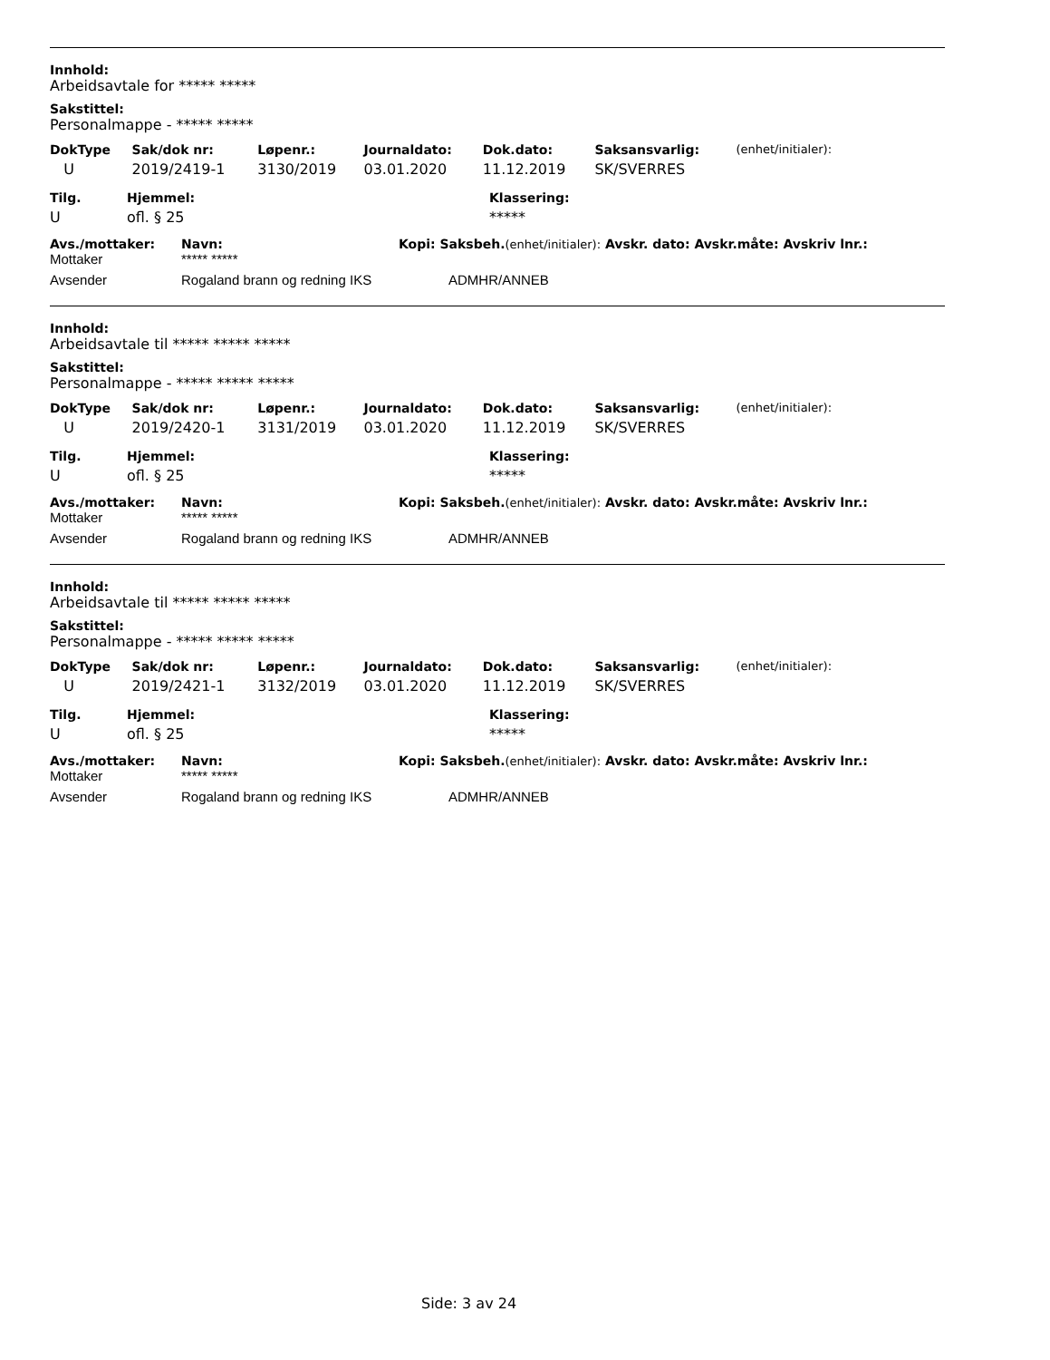Innhold:
Arbeidsavtale for ***** *****
Sakstittel:
Personalmappe - ***** *****
| DokType | Sak/dok nr: | Løpenr.: | Journaldato: | Dok.dato: | Saksansvarlig: | (enhet/initialer): |
| --- | --- | --- | --- | --- | --- | --- |
| U | 2019/2419-1 | 3130/2019 | 03.01.2020 | 11.12.2019 | SK/SVERRES | |
| Tilg. | Hjemmel: | Klassering: |
| --- | --- | --- |
| U | ofl. § 25 | ***** |
| Avs./mottaker: | Navn: | Kopi: Saksbeh. (enhet/initialer): Avskr. dato: Avskr.måte: Avskriv lnr.: |
| --- | --- | --- |
| Mottaker | ***** ***** | |
| Avsender | Rogaland brann og redning IKS | ADMHR/ANNEB |
Innhold:
Arbeidsavtale til ***** ***** *****
Sakstittel:
Personalmappe - ***** ***** *****
| DokType | Sak/dok nr: | Løpenr.: | Journaldato: | Dok.dato: | Saksansvarlig: | (enhet/initialer): |
| --- | --- | --- | --- | --- | --- | --- |
| U | 2019/2420-1 | 3131/2019 | 03.01.2020 | 11.12.2019 | SK/SVERRES | |
| Tilg. | Hjemmel: | Klassering: |
| --- | --- | --- |
| U | ofl. § 25 | ***** |
| Avs./mottaker: | Navn: | Kopi: Saksbeh. (enhet/initialer): Avskr. dato: Avskr.måte: Avskriv lnr.: |
| --- | --- | --- |
| Mottaker | ***** ***** | |
| Avsender | Rogaland brann og redning IKS | ADMHR/ANNEB |
Innhold:
Arbeidsavtale til ***** ***** *****
Sakstittel:
Personalmappe - ***** ***** *****
| DokType | Sak/dok nr: | Løpenr.: | Journaldato: | Dok.dato: | Saksansvarlig: | (enhet/initialer): |
| --- | --- | --- | --- | --- | --- | --- |
| U | 2019/2421-1 | 3132/2019 | 03.01.2020 | 11.12.2019 | SK/SVERRES | |
| Tilg. | Hjemmel: | Klassering: |
| --- | --- | --- |
| U | ofl. § 25 | ***** |
| Avs./mottaker: | Navn: | Kopi: Saksbeh. (enhet/initialer): Avskr. dato: Avskr.måte: Avskriv lnr.: |
| --- | --- | --- |
| Mottaker | ***** ***** | |
| Avsender | Rogaland brann og redning IKS | ADMHR/ANNEB |
Side: 3 av 24